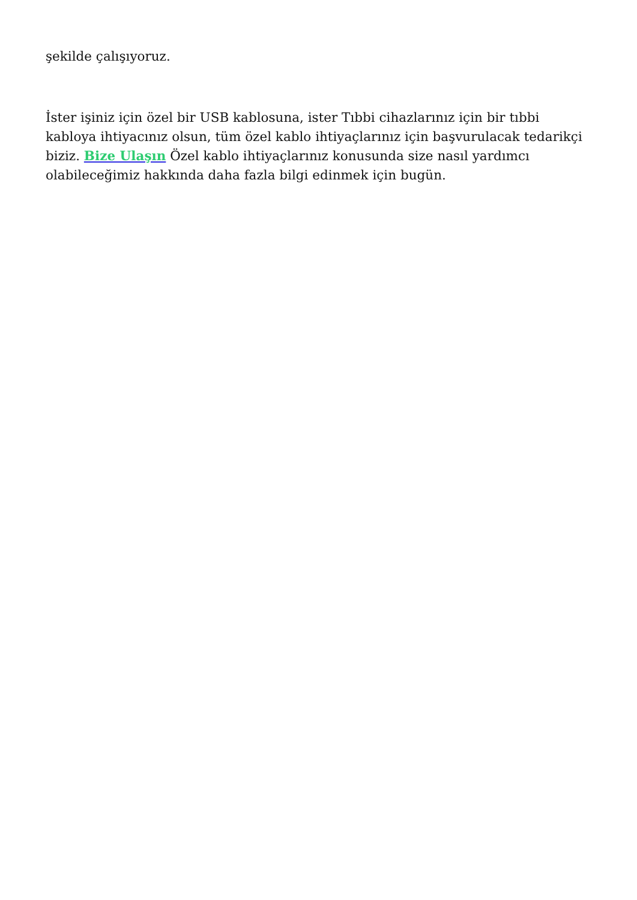şekilde çalışıyoruz.
İster işiniz için özel bir USB kablosuna, ister Tıbbi cihazlarınız için bir tıbbi kabloya ihtiyacınız olsun, tüm özel kablo ihtiyaçlarınız için başvurulacak tedarikçi biziz. Bize Ulaşın Özel kablo ihtiyaçlarınız konusunda size nasıl yardımcı olabileceğimiz hakkında daha fazla bilgi edinmek için bugün.